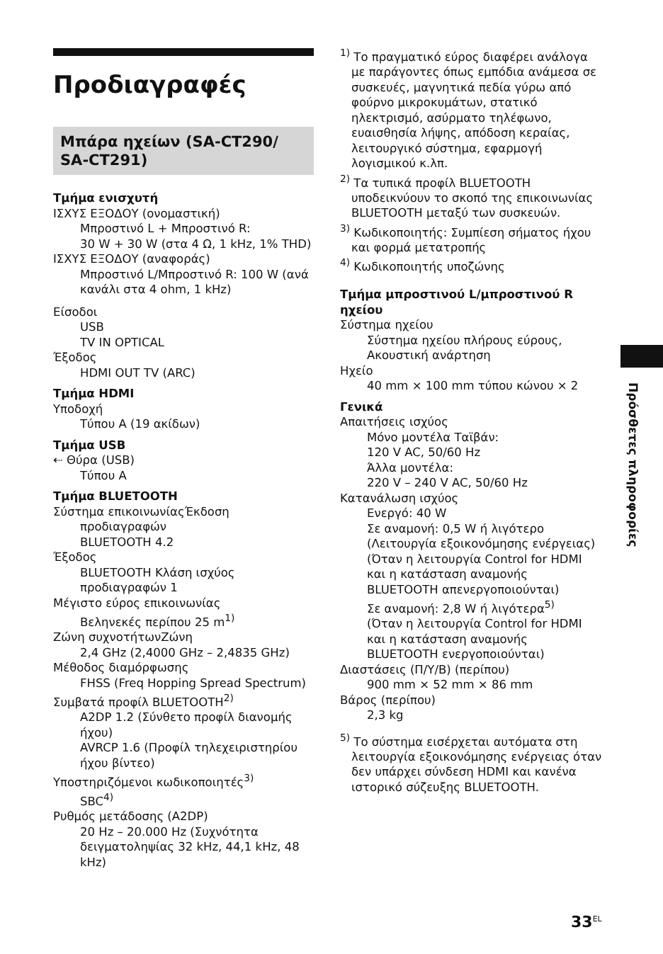Προδιαγραφές
Μπάρα ηχείων (SA-CT290/ SA-CT291)
Τμήμα ενισχυτή
ΙΣΧΥΣ ΕΞΟΔΟΥ (ονομαστική)
Μπροστινό L + Μπροστινό R:
30 W + 30 W (στα 4 Ω, 1 kHz, 1% THD)
ΙΣΧΥΣ ΕΞΟΔΟΥ (αναφοράς)
Μπροστινό L/Μπροστινό R: 100 W (ανά κανάλι στα 4 ohm, 1 kHz)
Είσοδοι
USB
TV IN OPTICAL
Έξοδος
HDMI OUT TV (ARC)
Τμήμα HDMI
Υποδοχή
Τύπου A (19 ακίδων)
Τμήμα USB
⇠ Θύρα (USB)
Τύπου A
Τμήμα BLUETOOTH
Σύστημα επικοινωνίαςΈκδοση
προδιαγραφών
BLUETOOTH 4.2
Έξοδος
BLUETOOTH Κλάση ισχύος προδιαγραφών 1
Μέγιστο εύρος επικοινωνίας
Βεληνεκές περίπου 25 m<sup>1)</sup>
Ζώνη συχνοτήτωνΖώνη
2,4 GHz (2,4000 GHz – 2,4835 GHz)
Μέθοδος διαμόρφωσης
FHSS (Freq Hopping Spread Spectrum)
Συμβατά προφίλ BLUETOOTH<sup>2)</sup>
A2DP 1.2 (Σύνθετο προφίλ διανομής ήχου)
AVRCP 1.6 (Προφίλ τηλεχειριστηρίου ήχου βίντεο)
Υποστηριζόμενοι κωδικοποιητές<sup>3)</sup>
SBC<sup>4)</sup>
Ρυθμός μετάδοσης (A2DP)
20 Hz – 20.000 Hz (Συχνότητα δειγματοληψίας 32 kHz, 44,1 kHz, 48 kHz)
<sup>1)</sup> Το πραγματικό εύρος διαφέρει ανάλογα με παράγοντες όπως εμπόδια ανάμεσα σε συσκευές, μαγνητικά πεδία γύρω από φούρνο μικροκυμάτων, στατικό ηλεκτρισμό, ασύρματο τηλέφωνο, ευαισθησία λήψης, απόδοση κεραίας, λειτουργικό σύστημα, εφαρμογή λογισμικού κ.λπ.
<sup>2)</sup> Τα τυπικά προφίλ BLUETOOTH υποδεικνύουν το σκοπό της επικοινωνίας BLUETOOTH μεταξύ των συσκευών.
<sup>3)</sup> Κωδικοποιητής: Συμπίεση σήματος ήχου και φορμά μετατροπής
<sup>4)</sup> Κωδικοποιητής υποζώνης
Τμήμα μπροστινού L/μπροστινού R ηχείου
Σύστημα ηχείου
Σύστημα ηχείου πλήρους εύρους, Ακουστική ανάρτηση
Ηχείο
40 mm × 100 mm τύπου κώνου × 2
Γενικά
Απαιτήσεις ισχύος
Μόνο μοντέλα Ταϊβάν:
120 V AC, 50/60 Hz
Άλλα μοντέλα:
220 V – 240 V AC, 50/60 Hz
Κατανάλωση ισχύος
Ενεργό: 40 W
Σε αναμονή: 0,5 W ή λιγότερο (Λειτουργία εξοικονόμησης ενέργειας)
(Όταν η λειτουργία Control for HDMI και η κατάσταση αναμονής BLUETOOTH απενεργοποιούνται)
Σε αναμονή: 2,8 W ή λιγότερα<sup>5)</sup>
(Όταν η λειτουργία Control for HDMI και η κατάσταση αναμονής BLUETOOTH ενεργοποιούνται)
Διαστάσεις (Π/Υ/Β) (περίπου)
900 mm × 52 mm × 86 mm
Βάρος (περίπου)
2,3 kg
<sup>5)</sup> Το σύστημα εισέρχεται αυτόματα στη λειτουργία εξοικονόμησης ενέργειας όταν δεν υπάρχει σύνδεση HDMI και κανένα ιστορικό σύζευξης BLUETOOTH.
Πρόσθετες πληροφορίες
33<sup>EL</sup>